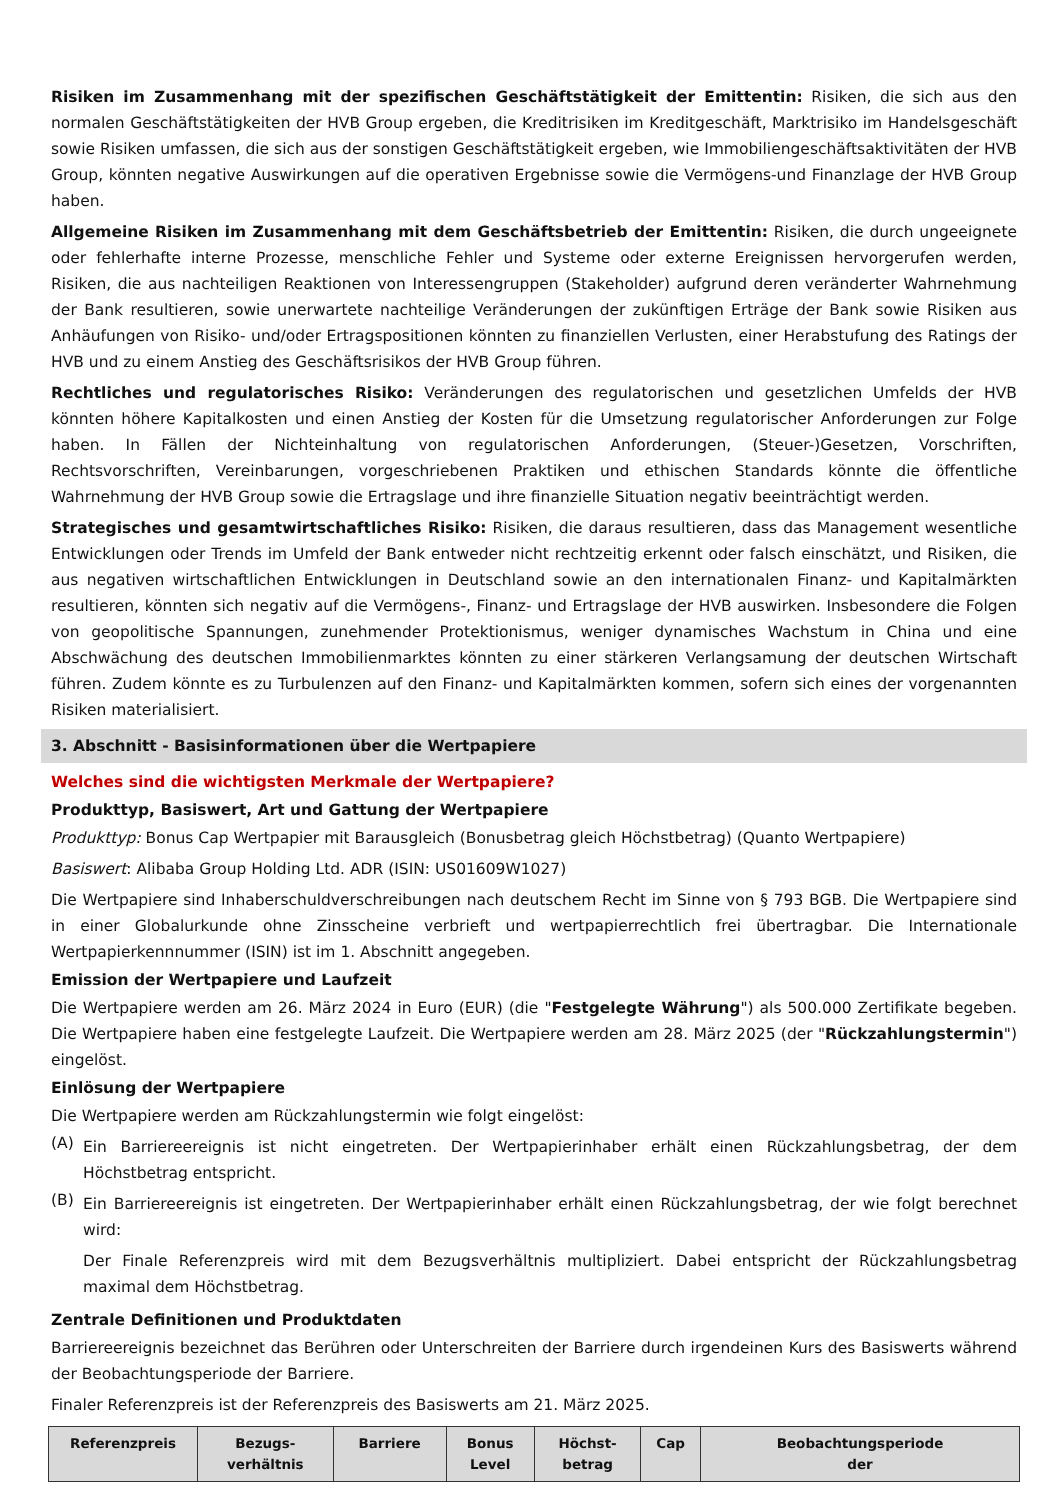Risiken im Zusammenhang mit der spezifischen Geschäftstätigkeit der Emittentin: Risiken, die sich aus den normalen Geschäftstätigkeiten der HVB Group ergeben, die Kreditrisiken im Kreditgeschäft, Marktrisiko im Handelsgeschäft sowie Risiken umfassen, die sich aus der sonstigen Geschäftstätigkeit ergeben, wie Immobiliengeschäftsaktivitäten der HVB Group, könnten negative Auswirkungen auf die operativen Ergebnisse sowie die Vermögens-und Finanzlage der HVB Group haben.
Allgemeine Risiken im Zusammenhang mit dem Geschäftsbetrieb der Emittentin: Risiken, die durch ungeeignete oder fehlerhafte interne Prozesse, menschliche Fehler und Systeme oder externe Ereignissen hervorgerufen werden, Risiken, die aus nachteiligen Reaktionen von Interessengruppen (Stakeholder) aufgrund deren veränderter Wahrnehmung der Bank resultieren, sowie unerwartete nachteilige Veränderungen der zukünftigen Erträge der Bank sowie Risiken aus Anhäufungen von Risiko- und/oder Ertragspositionen könnten zu finanziellen Verlusten, einer Herabstufung des Ratings der HVB und zu einem Anstieg des Geschäftsrisikos der HVB Group führen.
Rechtliches und regulatorisches Risiko: Veränderungen des regulatorischen und gesetzlichen Umfelds der HVB könnten höhere Kapitalkosten und einen Anstieg der Kosten für die Umsetzung regulatorischer Anforderungen zur Folge haben. In Fällen der Nichteinhaltung von regulatorischen Anforderungen, (Steuer-)Gesetzen, Vorschriften, Rechtsvorschriften, Vereinbarungen, vorgeschriebenen Praktiken und ethischen Standards könnte die öffentliche Wahrnehmung der HVB Group sowie die Ertragslage und ihre finanzielle Situation negativ beeinträchtigt werden.
Strategisches und gesamtwirtschaftliches Risiko: Risiken, die daraus resultieren, dass das Management wesentliche Entwicklungen oder Trends im Umfeld der Bank entweder nicht rechtzeitig erkennt oder falsch einschätzt, und Risiken, die aus negativen wirtschaftlichen Entwicklungen in Deutschland sowie an den internationalen Finanz- und Kapitalmärkten resultieren, könnten sich negativ auf die Vermögens-, Finanz- und Ertragslage der HVB auswirken. Insbesondere die Folgen von geopolitische Spannungen, zunehmender Protektionismus, weniger dynamisches Wachstum in China und eine Abschwächung des deutschen Immobilienmarktes könnten zu einer stärkeren Verlangsamung der deutschen Wirtschaft führen. Zudem könnte es zu Turbulenzen auf den Finanz- und Kapitalmärkten kommen, sofern sich eines der vorgenannten Risiken materialisiert.
3. Abschnitt - Basisinformationen über die Wertpapiere
Welches sind die wichtigsten Merkmale der Wertpapiere?
Produkttyp, Basiswert, Art und Gattung der Wertpapiere
Produkttyp: Bonus Cap Wertpapier mit Barausgleich (Bonusbetrag gleich Höchstbetrag) (Quanto Wertpapiere)
Basiswert: Alibaba Group Holding Ltd. ADR (ISIN: US01609W1027)
Die Wertpapiere sind Inhaberschuldverschreibungen nach deutschem Recht im Sinne von § 793 BGB. Die Wertpapiere sind in einer Globalurkunde ohne Zinsscheine verbrieft und wertpapierrechtlich frei übertragbar. Die Internationale Wertpapierkennnummer (ISIN) ist im 1. Abschnitt angegeben.
Emission der Wertpapiere und Laufzeit
Die Wertpapiere werden am 26. März 2024 in Euro (EUR) (die "Festgelegte Währung") als 500.000 Zertifikate begeben. Die Wertpapiere haben eine festgelegte Laufzeit. Die Wertpapiere werden am 28. März 2025 (der "Rückzahlungstermin") eingelöst.
Einlösung der Wertpapiere
Die Wertpapiere werden am Rückzahlungstermin wie folgt eingelöst:
(A)
Ein Barriereereignis ist nicht eingetreten. Der Wertpapierinhaber erhält einen Rückzahlungsbetrag, der dem Höchstbetrag entspricht.
(B)
Ein Barriereereignis ist eingetreten. Der Wertpapierinhaber erhält einen Rückzahlungsbetrag, der wie folgt berechnet wird:
Der Finale Referenzpreis wird mit dem Bezugsverhältnis multipliziert. Dabei entspricht der Rückzahlungsbetrag maximal dem Höchstbetrag.
Zentrale Definitionen und Produktdaten
Barriereereignis bezeichnet das Berühren oder Unterschreiten der Barriere durch irgendeinen Kurs des Basiswerts während der Beobachtungsperiode der Barriere.
Finaler Referenzpreis ist der Referenzpreis des Basiswerts am 21. März 2025.
| Referenzpreis | Bezugs- verhältnis | Barriere | Bonus Level | Höchst- betrag | Cap | Beobachtungsperiode der |
| --- | --- | --- | --- | --- | --- | --- |